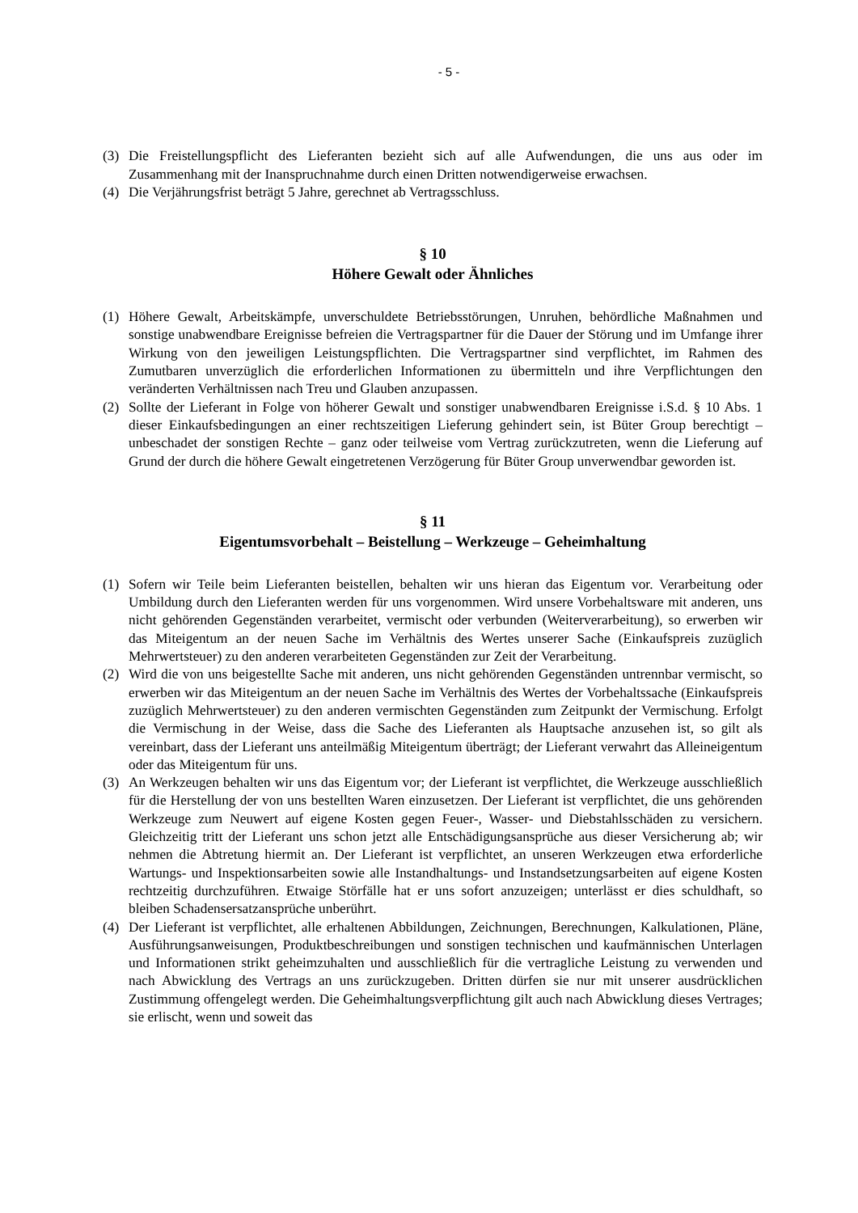- 5 -
(3) Die Freistellungspflicht des Lieferanten bezieht sich auf alle Aufwendungen, die uns aus oder im Zusammenhang mit der Inanspruchnahme durch einen Dritten notwendigerweise erwachsen.
(4) Die Verjährungsfrist beträgt 5 Jahre, gerechnet ab Vertragsschluss.
§ 10
Höhere Gewalt oder Ähnliches
(1) Höhere Gewalt, Arbeitskämpfe, unverschuldete Betriebsstörungen, Unruhen, behördliche Maßnahmen und sonstige unabwendbare Ereignisse befreien die Vertragspartner für die Dauer der Störung und im Umfange ihrer Wirkung von den jeweiligen Leistungspflichten. Die Vertragspartner sind verpflichtet, im Rahmen des Zumutbaren unverzüglich die erforderlichen Informationen zu übermitteln und ihre Verpflichtungen den veränderten Verhältnissen nach Treu und Glauben anzupassen.
(2) Sollte der Lieferant in Folge von höherer Gewalt und sonstiger unabwendbaren Ereignisse i.S.d. § 10 Abs. 1 dieser Einkaufsbedingungen an einer rechtszeitigen Lieferung gehindert sein, ist Büter Group berechtigt – unbeschadet der sonstigen Rechte – ganz oder teilweise vom Vertrag zurückzutreten, wenn die Lieferung auf Grund der durch die höhere Gewalt eingetretenen Verzögerung für Büter Group unverwendbar geworden ist.
§ 11
Eigentumsvorbehalt – Beistellung – Werkzeuge – Geheimhaltung
(1) Sofern wir Teile beim Lieferanten beistellen, behalten wir uns hieran das Eigentum vor. Verarbeitung oder Umbildung durch den Lieferanten werden für uns vorgenommen. Wird unsere Vorbehaltsware mit anderen, uns nicht gehörenden Gegenständen verarbeitet, vermischt oder verbunden (Weiterverarbeitung), so erwerben wir das Miteigentum an der neuen Sache im Verhältnis des Wertes unserer Sache (Einkaufspreis zuzüglich Mehrwertsteuer) zu den anderen verarbeiteten Gegenständen zur Zeit der Verarbeitung.
(2) Wird die von uns beigestellte Sache mit anderen, uns nicht gehörenden Gegenständen untrennbar vermischt, so erwerben wir das Miteigentum an der neuen Sache im Verhältnis des Wertes der Vorbehaltssache (Einkaufspreis zuzüglich Mehrwertsteuer) zu den anderen vermischten Gegenständen zum Zeitpunkt der Vermischung. Erfolgt die Vermischung in der Weise, dass die Sache des Lieferanten als Hauptsache anzusehen ist, so gilt als vereinbart, dass der Lieferant uns anteilmäßig Miteigentum überträgt; der Lieferant verwahrt das Alleineigentum oder das Miteigentum für uns.
(3) An Werkzeugen behalten wir uns das Eigentum vor; der Lieferant ist verpflichtet, die Werkzeuge ausschließlich für die Herstellung der von uns bestellten Waren einzusetzen. Der Lieferant ist verpflichtet, die uns gehörenden Werkzeuge zum Neuwert auf eigene Kosten gegen Feuer-, Wasser- und Diebstahlsschäden zu versichern. Gleichzeitig tritt der Lieferant uns schon jetzt alle Entschädigungsansprüche aus dieser Versicherung ab; wir nehmen die Abtretung hiermit an. Der Lieferant ist verpflichtet, an unseren Werkzeugen etwa erforderliche Wartungs- und Inspektionsarbeiten sowie alle Instandhaltungs- und Instandsetzungsarbeiten auf eigene Kosten rechtzeitig durchzuführen. Etwaige Störfälle hat er uns sofort anzuzeigen; unterlässt er dies schuldhaft, so bleiben Schadensersatzansprüche unberührt.
(4) Der Lieferant ist verpflichtet, alle erhaltenen Abbildungen, Zeichnungen, Berechnungen, Kalkulationen, Pläne, Ausführungsanweisungen, Produktbeschreibungen und sonstigen technischen und kaufmännischen Unterlagen und Informationen strikt geheimzuhalten und ausschließlich für die vertragliche Leistung zu verwenden und nach Abwicklung des Vertrags an uns zurückzugeben. Dritten dürfen sie nur mit unserer ausdrücklichen Zustimmung offengelegt werden. Die Geheimhaltungsverpflichtung gilt auch nach Abwicklung dieses Vertrages; sie erlischt, wenn und soweit das